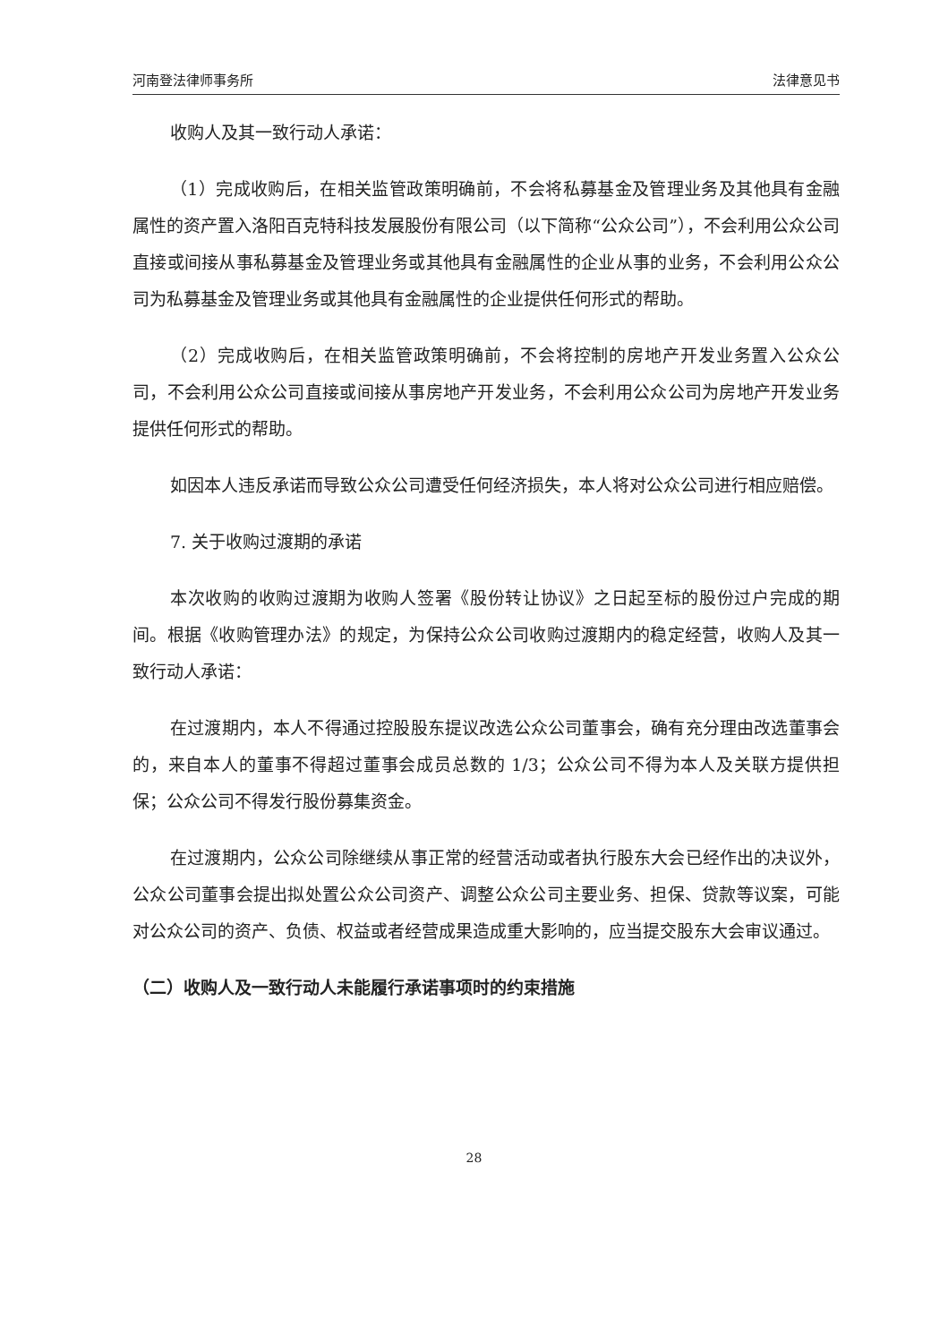河南登法律师事务所 法律意见书
收购人及其一致行动人承诺：
（1）完成收购后，在相关监管政策明确前，不会将私募基金及管理业务及其他具有金融属性的资产置入洛阳百克特科技发展股份有限公司（以下简称“公众公司”），不会利用公众公司直接或间接从事私募基金及管理业务或其他具有金融属性的企业从事的业务，不会利用公众公司为私募基金及管理业务或其他具有金融属性的企业提供任何形式的帮助。
（2）完成收购后，在相关监管政策明确前，不会将控制的房地产开发业务置入公众公司，不会利用公众公司直接或间接从事房地产开发业务，不会利用公众公司为房地产开发业务提供任何形式的帮助。
如因本人违反承诺而导致公众公司遭受任何经济损失，本人将对公众公司进行相应赔偿。
7. 关于收购过渡期的承诺
本次收购的收购过渡期为收购人签署《股份转让协议》之日起至标的股份过户完成的期间。根据《收购管理办法》的规定，为保持公众公司收购过渡期内的稳定经营，收购人及其一致行动人承诺：
在过渡期内，本人不得通过控股股东提议改选公众公司董事会，确有充分理由改选董事会的，来自本人的董事不得超过董事会成员总数的 1/3；公众公司不得为本人及关联方提供担保；公众公司不得发行股份募集资金。
在过渡期内，公众公司除继续从事正常的经营活动或者执行股东大会已经作出的决议外，公众公司董事会提出拟处置公众公司资产、调整公众公司主要业务、担保、贷款等议案，可能对公众公司的资产、负债、权益或者经营成果造成重大影响的，应当提交股东大会审议通过。
（二）收购人及一致行动人未能履行承诺事项时的约束措施
28